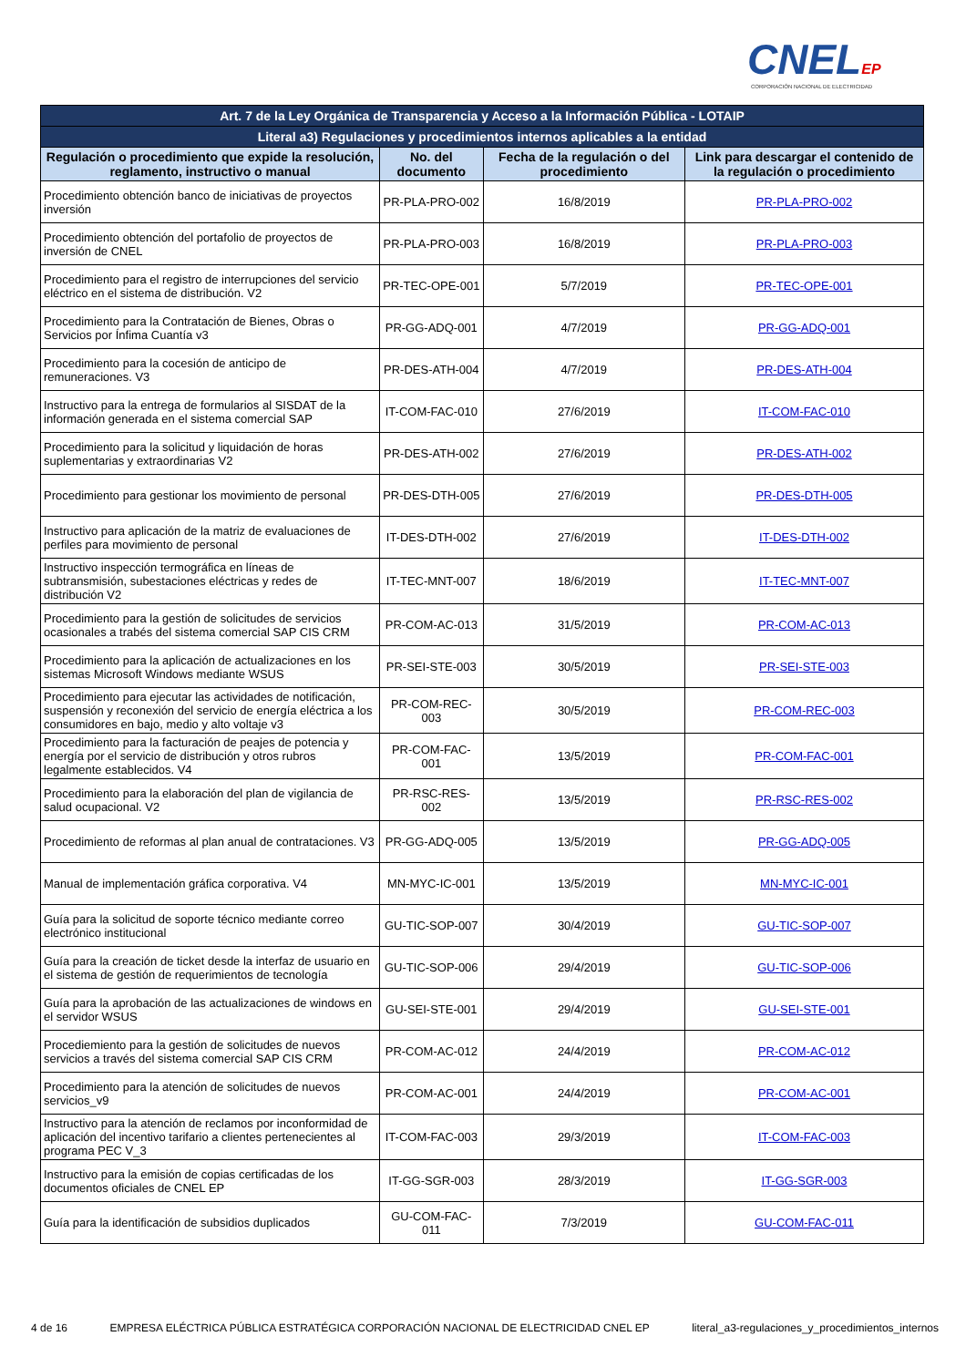CNELEP
CORPORACIÓN NACIONAL DE ELECTRICIDAD
| Art. 7 de la Ley Orgánica de Transparencia y Acceso a la Información Pública - LOTAIP | | | |
| Literal a3) Regulaciones y procedimientos internos aplicables a la entidad | | | |
| Regulación o procedimiento que expide la resolución, reglamento, instructivo o manual | No. del documento | Fecha de la regulación o del procedimiento | Link para descargar el contenido de la regulación o procedimiento |
| Procedimiento obtención banco de iniciativas de proyectos inversión | PR-PLA-PRO-002 | 16/8/2019 | PR-PLA-PRO-002 |
| Procedimiento obtención del portafolio de proyectos de inversión de CNEL | PR-PLA-PRO-003 | 16/8/2019 | PR-PLA-PRO-003 |
| Procedimiento para el registro de interrupciones del servicio eléctrico en el sistema de distribución. V2 | PR-TEC-OPE-001 | 5/7/2019 | PR-TEC-OPE-001 |
| Procedimiento para la Contratación de Bienes, Obras o Servicios por Ínfima Cuantía v3 | PR-GG-ADQ-001 | 4/7/2019 | PR-GG-ADQ-001 |
| Procedimiento para la cocesión de anticipo de remuneraciones. V3 | PR-DES-ATH-004 | 4/7/2019 | PR-DES-ATH-004 |
| Instructivo para la entrega de formularios al SISDAT de la información generada en el sistema comercial SAP | IT-COM-FAC-010 | 27/6/2019 | IT-COM-FAC-010 |
| Procedimiento para la solicitud y liquidación de horas suplementarias y extraordinarias V2 | PR-DES-ATH-002 | 27/6/2019 | PR-DES-ATH-002 |
| Procedimiento para gestionar los movimiento de personal | PR-DES-DTH-005 | 27/6/2019 | PR-DES-DTH-005 |
| Instructivo para aplicación de la matriz de evaluaciones de perfiles para movimiento de personal | IT-DES-DTH-002 | 27/6/2019 | IT-DES-DTH-002 |
| Instructivo inspección termográfica en líneas de subtransmisión, subestaciones eléctricas y redes de distribución V2 | IT-TEC-MNT-007 | 18/6/2019 | IT-TEC-MNT-007 |
| Procedimiento para la gestión de solicitudes de servicios ocasionales a trabés del sistema comercial SAP CIS CRM | PR-COM-AC-013 | 31/5/2019 | PR-COM-AC-013 |
| Procedimiento para la aplicación de actualizaciones en los sistemas Microsoft Windows mediante WSUS | PR-SEI-STE-003 | 30/5/2019 | PR-SEI-STE-003 |
| Procedimiento para ejecutar las actividades de notificación, suspensión y reconexión del servicio de energía eléctrica a los consumidores en bajo, medio y alto voltaje v3 | PR-COM-REC-003 | 30/5/2019 | PR-COM-REC-003 |
| Procedimiento para la facturación de peajes de potencia y energía por el servicio de distribución y otros rubros legalmente establecidos. V4 | PR-COM-FAC-001 | 13/5/2019 | PR-COM-FAC-001 |
| Procedimiento para la elaboración del plan de vigilancia de salud ocupacional. V2 | PR-RSC-RES-002 | 13/5/2019 | PR-RSC-RES-002 |
| Procedimiento de reformas al plan anual de contrataciones. V3 | PR-GG-ADQ-005 | 13/5/2019 | PR-GG-ADQ-005 |
| Manual de implementación gráfica corporativa. V4 | MN-MYC-IC-001 | 13/5/2019 | MN-MYC-IC-001 |
| Guía para la solicitud de soporte técnico mediante correo electrónico institucional | GU-TIC-SOP-007 | 30/4/2019 | GU-TIC-SOP-007 |
| Guía para la creación de ticket desde la interfaz de usuario en el sistema de gestión de requerimientos de tecnología | GU-TIC-SOP-006 | 29/4/2019 | GU-TIC-SOP-006 |
| Guía para la aprobación de las actualizaciones de windows en el servidor WSUS | GU-SEI-STE-001 | 29/4/2019 | GU-SEI-STE-001 |
| Procediemiento para la gestión de solicitudes de nuevos servicios a través del sistema comercial SAP CIS CRM | PR-COM-AC-012 | 24/4/2019 | PR-COM-AC-012 |
| Procedimiento para la atención de solicitudes de nuevos servicios_v9 | PR-COM-AC-001 | 24/4/2019 | PR-COM-AC-001 |
| Instructivo para la atención de reclamos por inconformidad de aplicación del incentivo tarifario a clientes pertenecientes al programa PEC V_3 | IT-COM-FAC-003 | 29/3/2019 | IT-COM-FAC-003 |
| Instructivo para la emisión de copias certificadas de los documentos oficiales de CNEL EP | IT-GG-SGR-003 | 28/3/2019 | IT-GG-SGR-003 |
| Guía para la identificación de subsidios duplicados | GU-COM-FAC-011 | 7/3/2019 | GU-COM-FAC-011 |
4 de 16 EMPRESA ELÉCTRICA PÚBLICA ESTRATÉGICA CORPORACIÓN NACIONAL DE ELECTRICIDAD CNEL EP literal_a3-regulaciones_y_procedimientos_internos